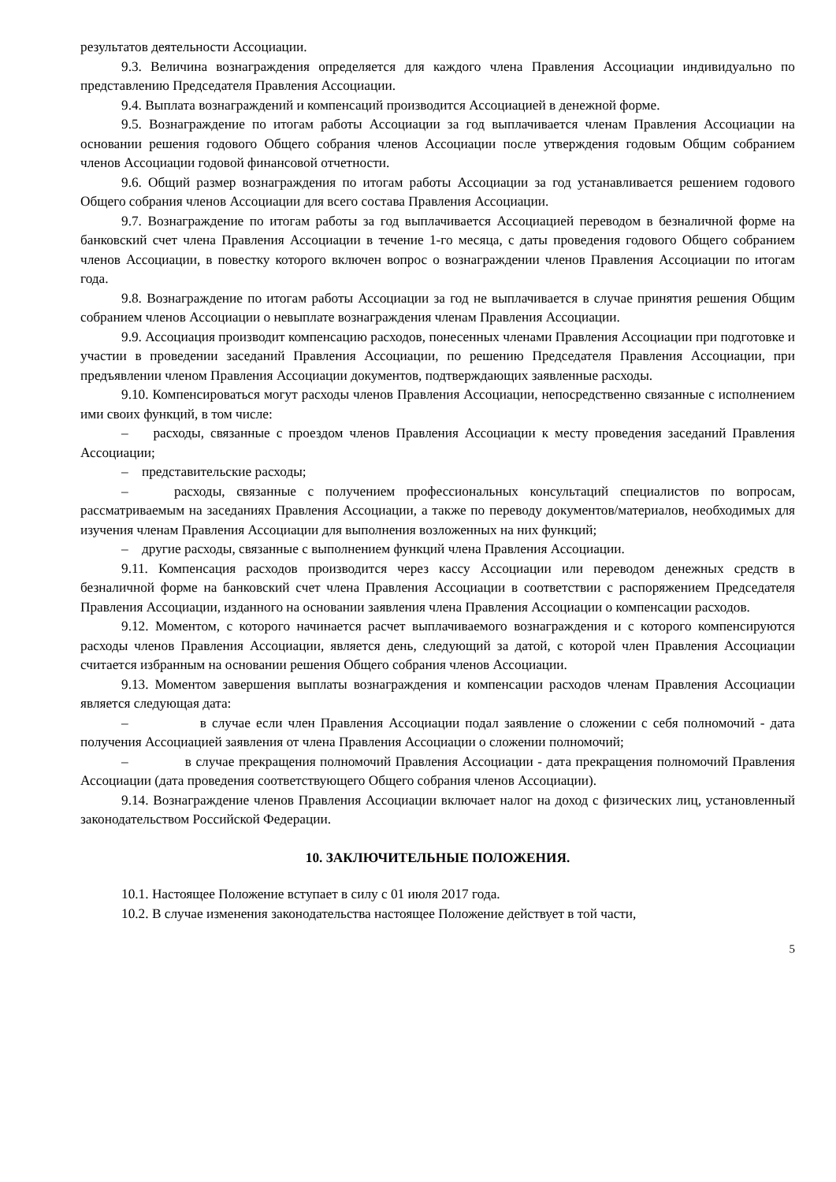результатов деятельности Ассоциации.
9.3. Величина вознаграждения определяется для каждого члена Правления Ассоциации индивидуально по представлению Председателя Правления Ассоциации.
9.4. Выплата вознаграждений и компенсаций производится Ассоциацией в денежной форме.
9.5. Вознаграждение по итогам работы Ассоциации за год выплачивается членам Правления Ассоциации на основании решения годового Общего собрания членов Ассоциации после утверждения годовым Общим собранием членов Ассоциации годовой финансовой отчетности.
9.6. Общий размер вознаграждения по итогам работы Ассоциации за год устанавливается решением годового Общего собрания членов Ассоциации для всего состава Правления Ассоциации.
9.7. Вознаграждение по итогам работы за год выплачивается Ассоциацией переводом в безналичной форме на банковский счет члена Правления Ассоциации в течение 1-го месяца, с даты проведения годового Общего собранием членов Ассоциации, в повестку которого включен вопрос о вознаграждении членов Правления Ассоциации по итогам года.
9.8. Вознаграждение по итогам работы Ассоциации за год не выплачивается в случае принятия решения Общим собранием членов Ассоциации о невыплате вознаграждения членам Правления Ассоциации.
9.9. Ассоциация производит компенсацию расходов, понесенных членами Правления Ассоциации при подготовке и участии в проведении заседаний Правления Ассоциации, по решению Председателя Правления Ассоциации, при предъявлении членом Правления Ассоциации документов, подтверждающих заявленные расходы.
9.10. Компенсироваться могут расходы членов Правления Ассоциации, непосредственно связанные с исполнением ими своих функций, в том числе:
– расходы, связанные с проездом членов Правления Ассоциации к месту проведения заседаний Правления Ассоциации;
– представительские расходы;
– расходы, связанные с получением профессиональных консультаций специалистов по вопросам, рассматриваемым на заседаниях Правления Ассоциации, а также по переводу документов/материалов, необходимых для изучения членам Правления Ассоциации для выполнения возложенных на них функций;
– другие расходы, связанные с выполнением функций члена Правления Ассоциации.
9.11. Компенсация расходов производится через кассу Ассоциации или переводом денежных средств в безналичной форме на банковский счет члена Правления Ассоциации в соответствии с распоряжением Председателя Правления Ассоциации, изданного на основании заявления члена Правления Ассоциации о компенсации расходов.
9.12. Моментом, с которого начинается расчет выплачиваемого вознаграждения и с которого компенсируются расходы членов Правления Ассоциации, является день, следующий за датой, с которой член Правления Ассоциации считается избранным на основании решения Общего собрания членов Ассоциации.
9.13. Моментом завершения выплаты вознаграждения и компенсации расходов членам Правления Ассоциации является следующая дата:
– в случае если член Правления Ассоциации подал заявление о сложении с себя полномочий - дата получения Ассоциацией заявления от члена Правления Ассоциации о сложении полномочий;
– в случае прекращения полномочий Правления Ассоциации - дата прекращения полномочий Правления Ассоциации (дата проведения соответствующего Общего собрания членов Ассоциации).
9.14. Вознаграждение членов Правления Ассоциации включает налог на доход с физических лиц, установленный законодательством Российской Федерации.
10. ЗАКЛЮЧИТЕЛЬНЫЕ ПОЛОЖЕНИЯ.
10.1. Настоящее Положение вступает в силу с 01 июля 2017 года.
10.2. В случае изменения законодательства настоящее Положение действует в той части,
5